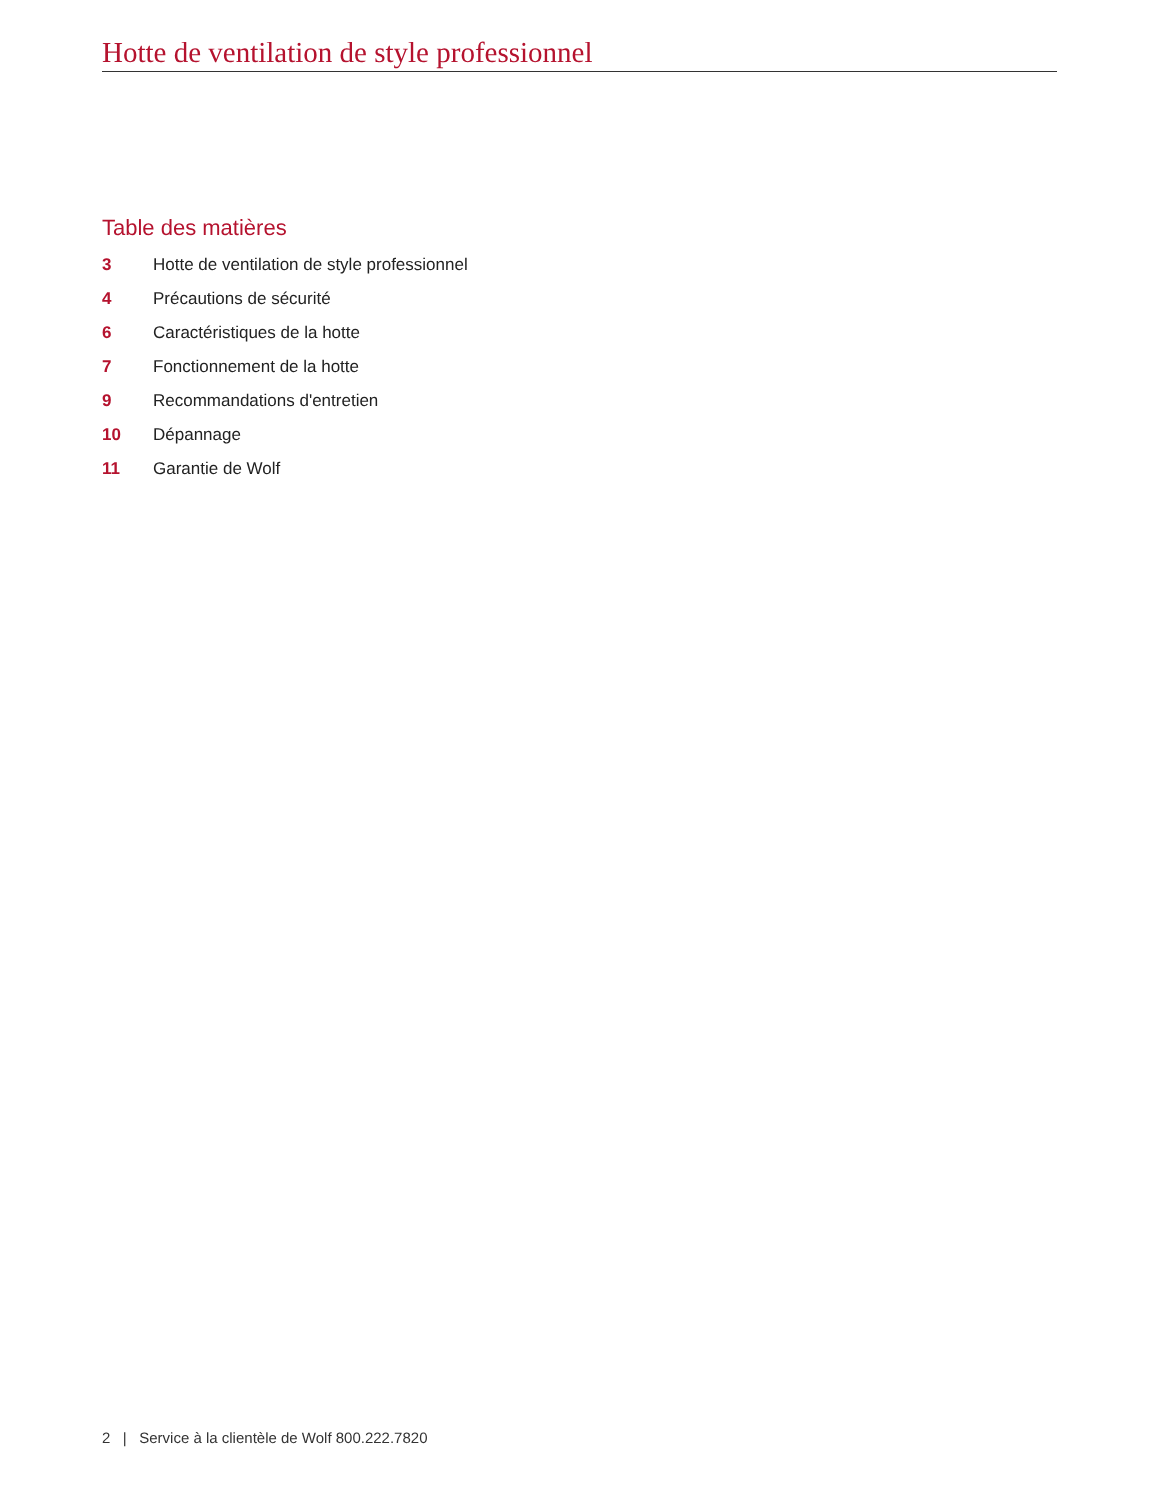Hotte de ventilation de style professionnel
Table des matières
3 Hotte de ventilation de style professionnel
4 Précautions de sécurité
6 Caractéristiques de la hotte
7 Fonctionnement de la hotte
9 Recommandations d'entretien
10 Dépannage
11 Garantie de Wolf
2 | Service à la clientèle de Wolf 800.222.7820